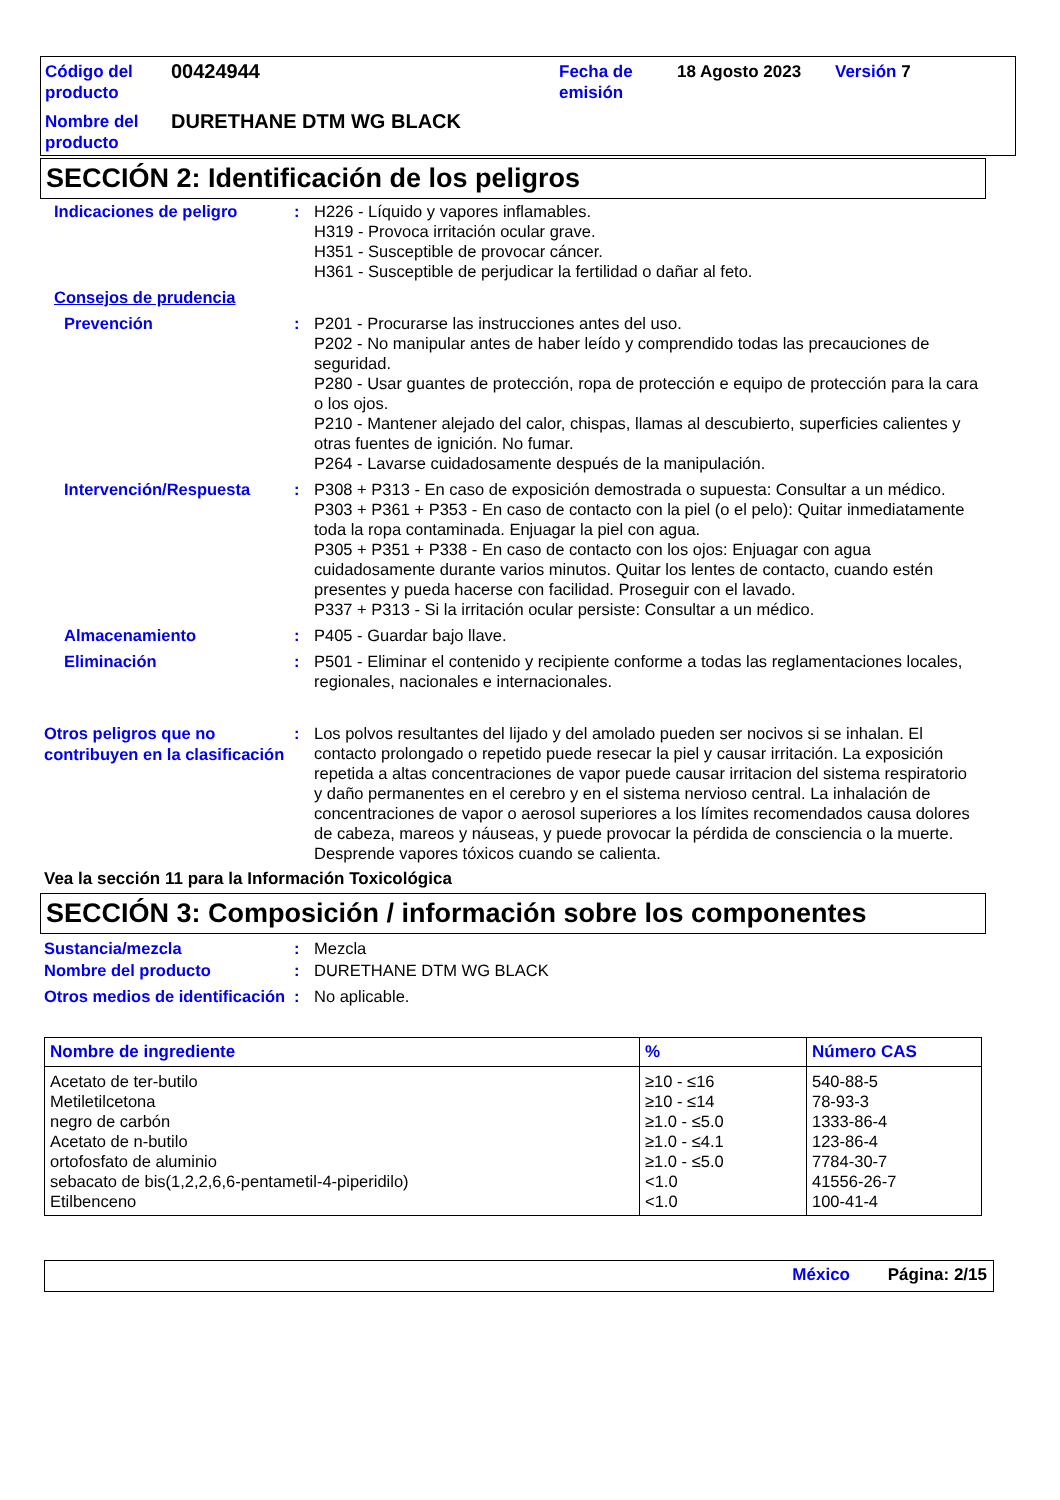| Código del producto | 00424944 | Fecha de emisión | 18 Agosto 2023 | Versión 7 |
| Nombre del producto | DURETHANE DTM WG BLACK | | | |
SECCIÓN 2: Identificación de los peligros
Indicaciones de peligro : H226 - Líquido y vapores inflamables.
H319 - Provoca irritación ocular grave.
H351 - Susceptible de provocar cáncer.
H361 - Susceptible de perjudicar la fertilidad o dañar al feto.
Consejos de prudencia
Prevención : P201 - Procurarse las instrucciones antes del uso.
P202 - No manipular antes de haber leído y comprendido todas las precauciones de seguridad.
P280 - Usar guantes de protección, ropa de protección e equipo de protección para la cara o los ojos.
P210 - Mantener alejado del calor, chispas, llamas al descubierto, superficies calientes y otras fuentes de ignición. No fumar.
P264 - Lavarse cuidadosamente después de la manipulación.
Intervención/Respuesta : P308 + P313 - En caso de exposición demostrada o supuesta: Consultar a un médico.
P303 + P361 + P353 - En caso de contacto con la piel (o el pelo): Quitar inmediatamente toda la ropa contaminada. Enjuagar la piel con agua.
P305 + P351 + P338 - En caso de contacto con los ojos: Enjuagar con agua cuidadosamente durante varios minutos. Quitar los lentes de contacto, cuando estén presentes y pueda hacerse con facilidad. Proseguir con el lavado.
P337 + P313 - Si la irritación ocular persiste: Consultar a un médico.
Almacenamiento : P405 - Guardar bajo llave.
Eliminación : P501 - Eliminar el contenido y recipiente conforme a todas las reglamentaciones locales, regionales, nacionales e internacionales.
Otros peligros que no contribuyen en la clasificación
: Los polvos resultantes del lijado y del amolado pueden ser nocivos si se inhalan. El contacto prolongado o repetido puede resecar la piel y causar irritación. La exposición repetida a altas concentraciones de vapor puede causar irritacion del sistema respiratorio y daño permanentes en el cerebro y en el sistema nervioso central. La inhalación de concentraciones de vapor o aerosol superiores a los límites recomendados causa dolores de cabeza, mareos y náuseas, y puede provocar la pérdida de consciencia o la muerte. Desprende vapores tóxicos cuando se calienta.
Vea la sección 11 para la Información Toxicológica
SECCIÓN 3: Composición / información sobre los componentes
Sustancia/mezcla : Mezcla
Nombre del producto : DURETHANE DTM WG BLACK
Otros medios de identificación
: No aplicable.
| Nombre de ingrediente | % | Número CAS |
| --- | --- | --- |
| Acetato de ter-butilo | ≥10 - ≤16 | 540-88-5 |
| Metiletilcetona | ≥10 - ≤14 | 78-93-3 |
| negro de carbón | ≥1.0 - ≤5.0 | 1333-86-4 |
| Acetato de n-butilo | ≥1.0 - ≤4.1 | 123-86-4 |
| ortofosfato de aluminio | ≥1.0 - ≤5.0 | 7784-30-7 |
| sebacato de bis(1,2,2,6,6-pentametil-4-piperidilo) | <1.0 | 41556-26-7 |
| Etilbenceno | <1.0 | 100-41-4 |
México Página: 2/15